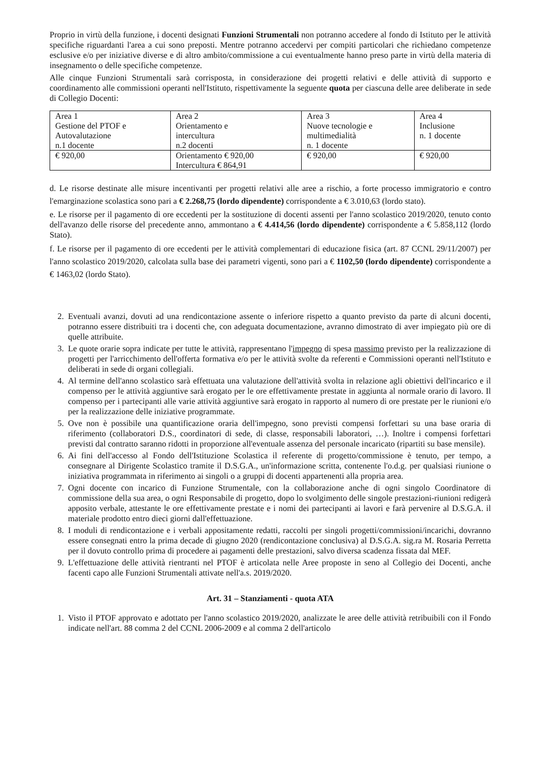Proprio in virtù della funzione, i docenti designati Funzioni Strumentali non potranno accedere al fondo di Istituto per le attività specifiche riguardanti l'area a cui sono preposti. Mentre potranno accedervi per compiti particolari che richiedano competenze esclusive e/o per iniziative diverse e di altro ambito/commissione a cui eventualmente hanno preso parte in virtù della materia di insegnamento o delle specifiche competenze.
Alle cinque Funzioni Strumentali sarà corrisposta, in considerazione dei progetti relativi e delle attività di supporto e coordinamento alle commissioni operanti nell'Istituto, rispettivamente la seguente quota per ciascuna delle aree deliberate in sede di Collegio Docenti:
| Area 1 Gestione del PTOF e Autovalutazione n.1 docente | Area 2 Orientamento e intercultura n.2 docenti | Area 3 Nuove tecnologie e multimedialità n. 1 docente | Area 4 Inclusione n. 1 docente |
| € 920,00 | Orientamento € 920,00 Intercultura € 864,91 | € 920,00 | € 920,00 |
d. Le risorse destinate alle misure incentivanti per progetti relativi alle aree a rischio, a forte processo immigratorio e contro l'emarginazione scolastica sono pari a € 2.268,75 (lordo dipendente) corrispondente a € 3.010,63 (lordo stato).
e. Le risorse per il pagamento di ore eccedenti per la sostituzione di docenti assenti per l'anno scolastico 2019/2020, tenuto conto dell'avanzo delle risorse del precedente anno, ammontano a € 4.414,56 (lordo dipendente) corrispondente a € 5.858,112 (lordo Stato).
f. Le risorse per il pagamento di ore eccedenti per le attività complementari di educazione fisica (art. 87 CCNL 29/11/2007) per l'anno scolastico 2019/2020, calcolata sulla base dei parametri vigenti, sono pari a € 1102,50 (lordo dipendente) corrispondente a € 1463,02 (lordo Stato).
2. Eventuali avanzi, dovuti ad una rendicontazione assente o inferiore rispetto a quanto previsto da parte di alcuni docenti, potranno essere distribuiti tra i docenti che, con adeguata documentazione, avranno dimostrato di aver impiegato più ore di quelle attribuite.
3. Le quote orarie sopra indicate per tutte le attività, rappresentano l'impegno di spesa massimo previsto per la realizzazione di progetti per l'arricchimento dell'offerta formativa e/o per le attività svolte da referenti e Commissioni operanti nell'Istituto e deliberati in sede di organi collegiali.
4. Al termine dell'anno scolastico sarà effettuata una valutazione dell'attività svolta in relazione agli obiettivi dell'incarico e il compenso per le attività aggiuntive sarà erogato per le ore effettivamente prestate in aggiunta al normale orario di lavoro. Il compenso per i partecipanti alle varie attività aggiuntive sarà erogato in rapporto al numero di ore prestate per le riunioni e/o per la realizzazione delle iniziative programmate.
5. Ove non è possibile una quantificazione oraria dell'impegno, sono previsti compensi forfettari su una base oraria di riferimento (collaboratori D.S., coordinatori di sede, di classe, responsabili laboratori, …). Inoltre i compensi forfettari previsti dal contratto saranno ridotti in proporzione all'eventuale assenza del personale incaricato (ripartiti su base mensile).
6. Ai fini dell'accesso al Fondo dell'Istituzione Scolastica il referente di progetto/commissione è tenuto, per tempo, a consegnare al Dirigente Scolastico tramite il D.S.G.A., un'informazione scritta, contenente l'o.d.g. per qualsiasi riunione o iniziativa programmata in riferimento ai singoli o a gruppi di docenti appartenenti alla propria area.
7. Ogni docente con incarico di Funzione Strumentale, con la collaborazione anche di ogni singolo Coordinatore di commissione della sua area, o ogni Responsabile di progetto, dopo lo svolgimento delle singole prestazioni-riunioni redigerà apposito verbale, attestante le ore effettivamente prestate e i nomi dei partecipanti ai lavori e farà pervenire al D.S.G.A. il materiale prodotto entro dieci giorni dall'effettuazione.
8. I moduli di rendicontazione e i verbali appositamente redatti, raccolti per singoli progetti/commissioni/incarichi, dovranno essere consegnati entro la prima decade di giugno 2020 (rendicontazione conclusiva) al D.S.G.A. sig.ra M. Rosaria Perretta per il dovuto controllo prima di procedere ai pagamenti delle prestazioni, salvo diversa scadenza fissata dal MEF.
9. L'effettuazione delle attività rientranti nel PTOF è articolata nelle Aree proposte in seno al Collegio dei Docenti, anche facenti capo alle Funzioni Strumentali attivate nell'a.s. 2019/2020.
Art. 31 – Stanziamenti - quota ATA
1. Visto il PTOF approvato e adottato per l'anno scolastico 2019/2020, analizzate le aree delle attività retribuibili con il Fondo indicate nell'art. 88 comma 2 del CCNL 2006-2009 e al comma 2 dell'articolo